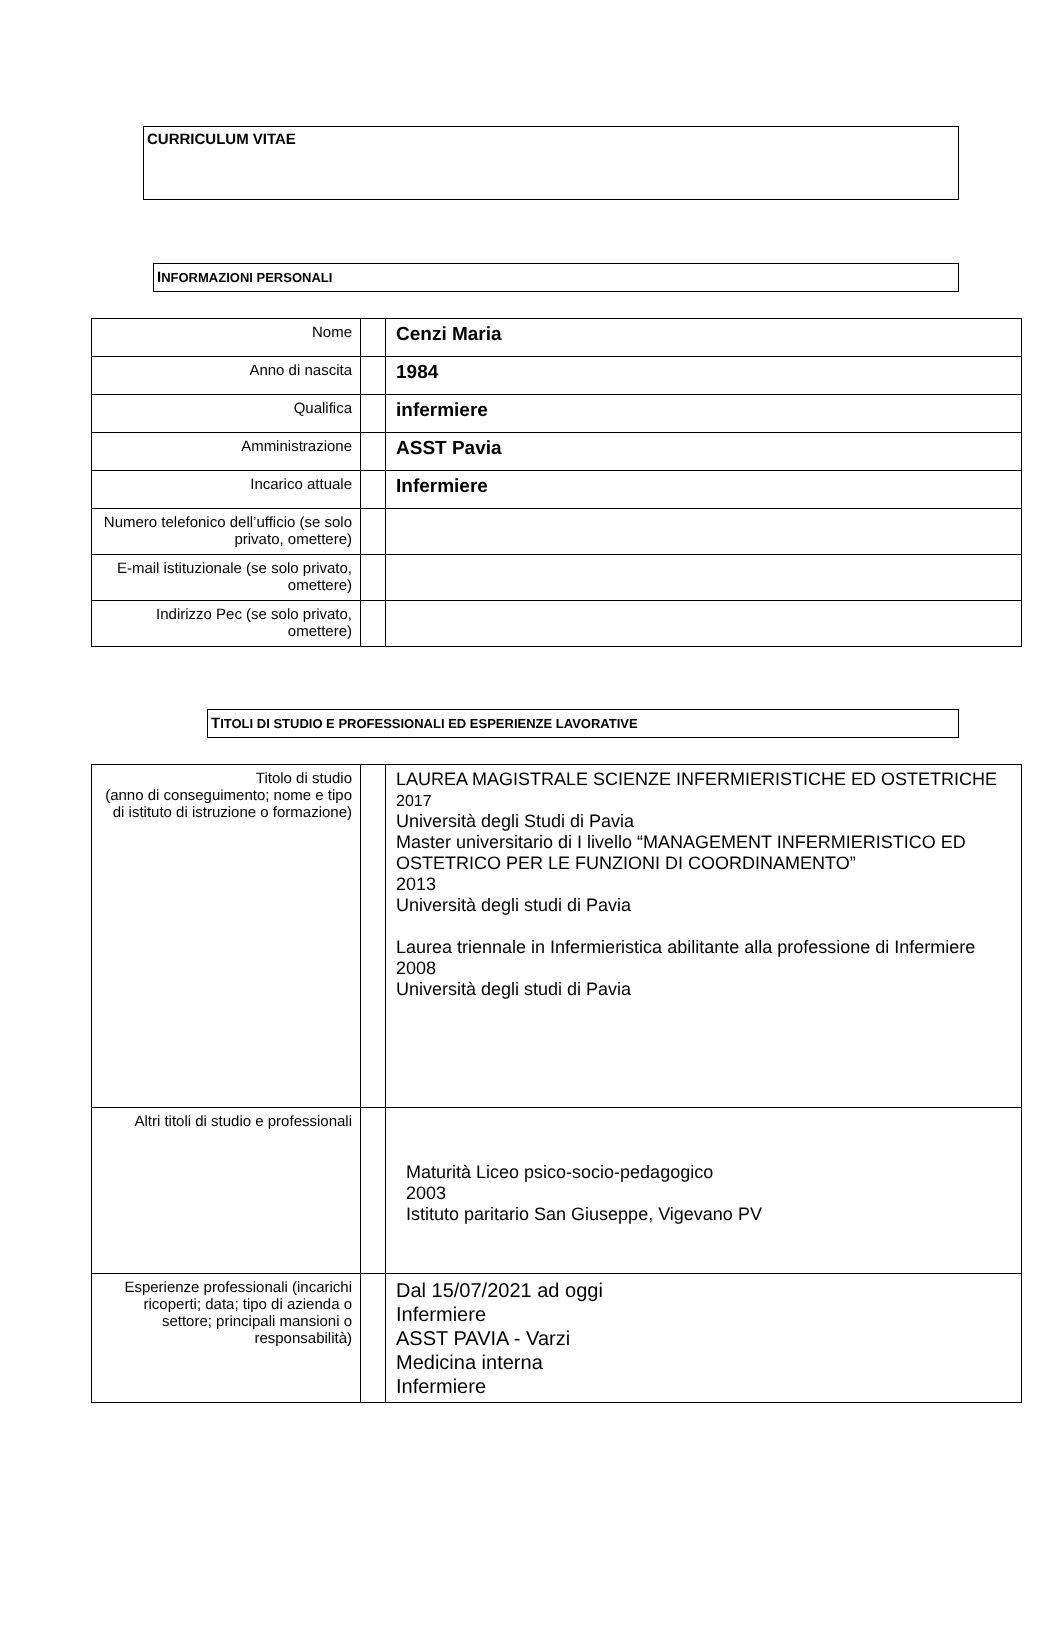CURRICULUM VITAE
INFORMAZIONI PERSONALI
| Nome | | Cenzi Maria |
| Anno di nascita | | 1984 |
| Qualifica | | infermiere |
| Amministrazione | | ASST Pavia |
| Incarico attuale | | Infermiere |
| Numero telefonico dell’ufficio (se solo privato, omettere) | | |
| E-mail istituzionale (se solo privato, omettere) | | |
| Indirizzo Pec (se solo privato, omettere) | | |
TITOLI DI STUDIO E PROFESSIONALI ED ESPERIENZE LAVORATIVE
| Titolo di studio (anno di conseguimento; nome e tipo di istituto di istruzione o formazione) | | LAUREA MAGISTRALE SCIENZE INFERMIERISTICHE ED OSTETRICHE 2017 Università degli Studi di Pavia Master universitario di I livello “MANAGEMENT INFERMIERISTICO ED OSTETRICO PER LE FUNZIONI DI COORDINAMENTO” 2013 Università degli studi di Pavia Laurea triennale in Infermieristica abilitante alla professione di Infermiere 2008 Università degli studi di Pavia |
| Altri titoli di studio e professionali | | Maturità Liceo psico-socio-pedagogico 2003 Istituto paritario San Giuseppe, Vigevano PV |
| Esperienze professionali (incarichi ricoperti; data; tipo di azienda o settore; principali mansioni o responsabilità) | | Dal 15/07/2021 ad oggi Infermiere ASST PAVIA - Varzi Medicina interna Infermiere |